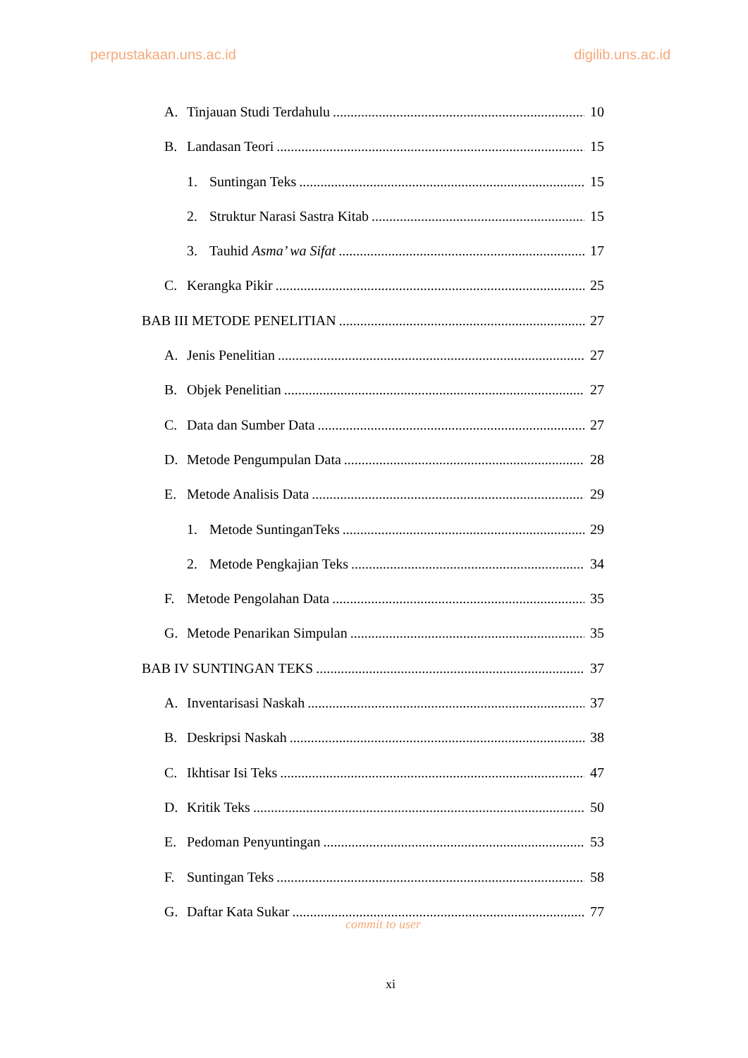perpustakaan.uns.ac.id digilib.uns.ac.id
A. Tinjauan Studi Terdahulu 10
B. Landasan Teori 15
1. Suntingan Teks 15
2. Struktur Narasi Sastra Kitab 15
3. Tauhid Asma’ wa Sifat 17
C. Kerangka Pikir 25
BAB III METODE PENELITIAN 27
A. Jenis Penelitian 27
B. Objek Penelitian 27
C. Data dan Sumber Data 27
D. Metode Pengumpulan Data 28
E. Metode Analisis Data 29
1. Metode SuntinganTeks 29
2. Metode Pengkajian Teks 34
F. Metode Pengolahan Data 35
G. Metode Penarikan Simpulan 35
BAB IV SUNTINGAN TEKS 37
A. Inventarisasi Naskah 37
B. Deskripsi Naskah 38
C. Ikhtisar Isi Teks 47
D. Kritik Teks 50
E. Pedoman Penyuntingan 53
F. Suntingan Teks 58
G. Daftar Kata Sukar 77
commit to user
xi